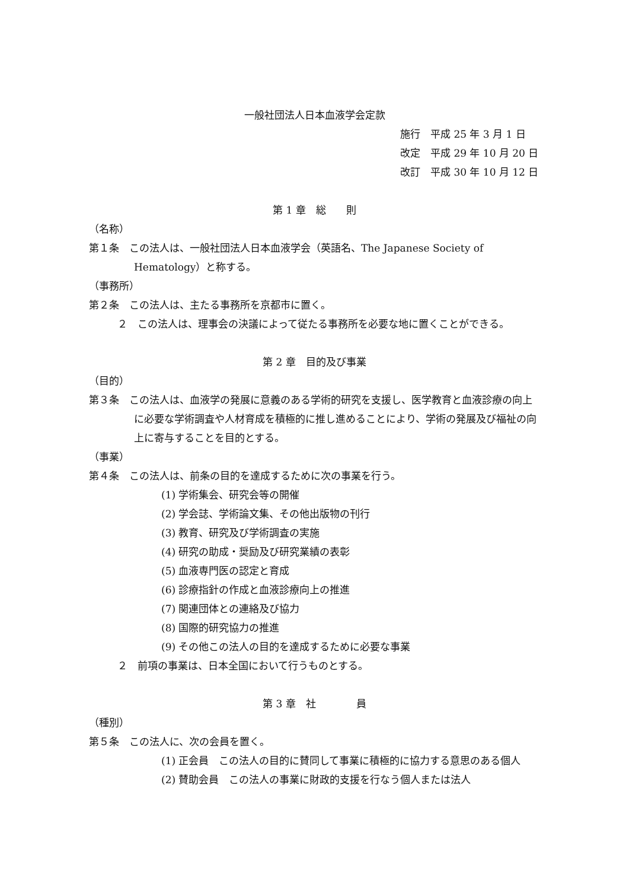一般社団法人日本血液学会定款
施行　平成 25 年 3 月 1 日
改定　平成 29 年 10 月 20 日
改訂　平成 30 年 10 月 12 日
第 1 章　総　　則
（名称）
第１条　この法人は、一般社団法人日本血液学会（英語名、The Japanese Society of Hematology）と称する。
（事務所）
第２条　この法人は、主たる事務所を京都市に置く。
２　この法人は、理事会の決議によって従たる事務所を必要な地に置くことができる。
第 2 章　目的及び事業
（目的）
第３条　この法人は、血液学の発展に意義のある学術的研究を支援し、医学教育と血液診療の向上に必要な学術調査や人材育成を積極的に推し進めることにより、学術の発展及び福祉の向上に寄与することを目的とする。
（事業）
第４条　この法人は、前条の目的を達成するために次の事業を行う。
(1) 学術集会、研究会等の開催
(2) 学会誌、学術論文集、その他出版物の刊行
(3) 教育、研究及び学術調査の実施
(4) 研究の助成・奨励及び研究業績の表彰
(5) 血液専門医の認定と育成
(6) 診療指針の作成と血液診療向上の推進
(7) 関連団体との連絡及び協力
(8) 国際的研究協力の推進
(9) その他この法人の目的を達成するために必要な事業
２　前項の事業は、日本全国において行うものとする。
第 3 章　社　　　　員
（種別）
第５条　この法人に、次の会員を置く。
(1) 正会員　この法人の目的に賛同して事業に積極的に協力する意思のある個人
(2) 賛助会員　この法人の事業に財政的支援を行なう個人または法人